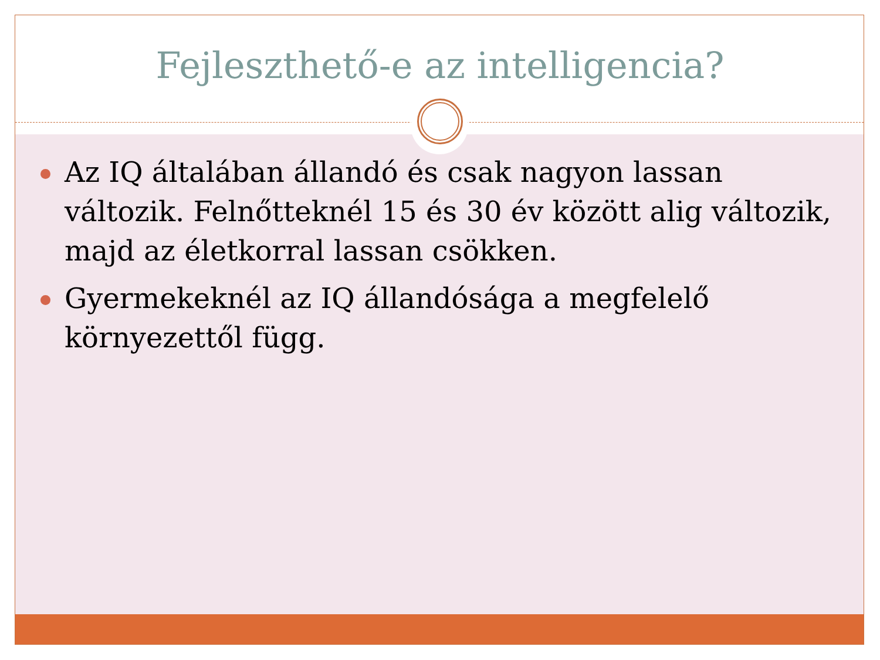Fejleszthető-e az intelligencia?
Az IQ általában állandó és csak nagyon lassan változik. Felnőtteknél 15 és 30 év között alig változik, majd az életkorral lassan csökken.
Gyermekeknél az IQ állandósága a megfelelő környezettől függ.